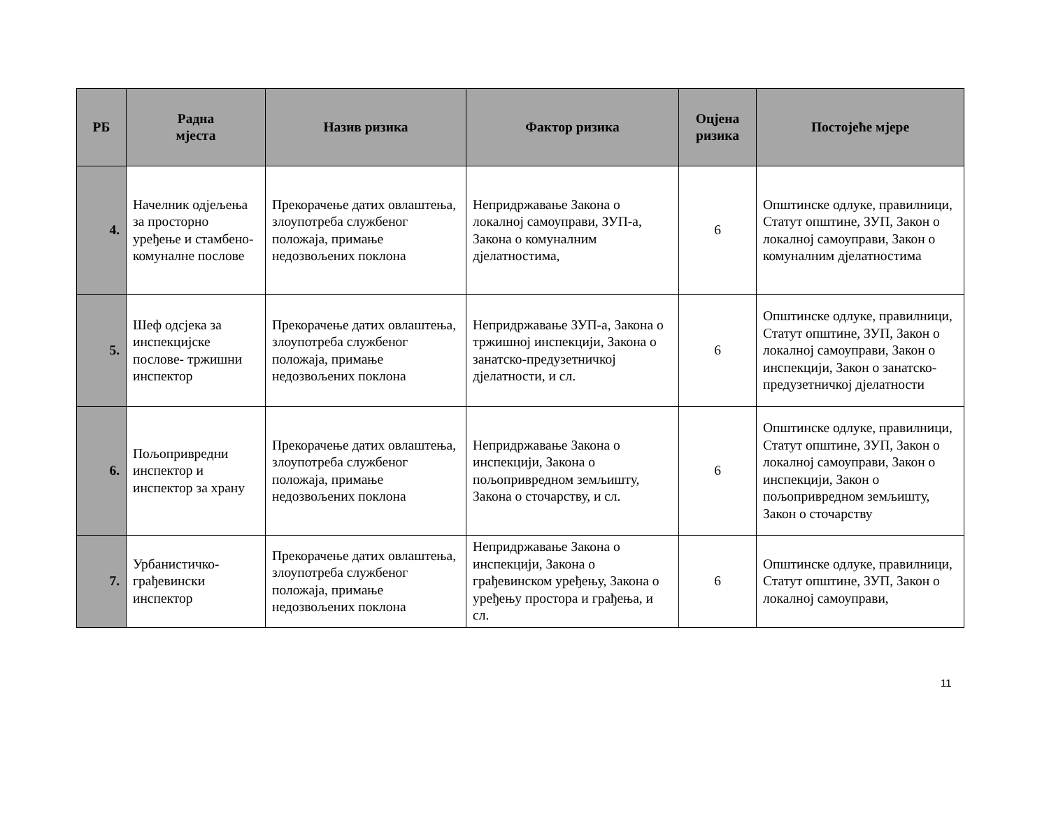| РБ | Радна мјеста | Назив ризика | Фактор ризика | Оцјена ризика | Постојеће мјере |
| --- | --- | --- | --- | --- | --- |
| 4. | Начелник одјељења за просторно уређење и стамбено-комуналне послове | Прекорачење датих овлаштења, злоупотреба службеног положаја, примање недозвољених поклона | Непридржавање Закона о локалној самоуправи, ЗУП-а, Закона о комуналним дјелатностима, | 6 | Општинске одлуке, правилници, Статут општине, ЗУП, Закон о локалној самоуправи, Закон о комуналним дјелатностима |
| 5. | Шеф одсјека за инспекцијске послове- тржишни инспектор | Прекорачење датих овлаштења, злоупотреба службеног положаја, примање недозвољених поклона | Непридржавање ЗУП-а, Закона о тржишној инспекцији, Закона о занатско-предузетничкој дјелатности, и сл. | 6 | Општинске одлуке, правилници, Статут општине, ЗУП, Закон о локалној самоуправи, Закон о инспекцији, Закон о занатско-предузетничкој дјелатности |
| 6. | Пољопривредни инспектор и инспектор за храну | Прекорачење датих овлаштења, злоупотреба службеног положаја, примање недозвољених поклона | Непридржавање Закона о инспекцији, Закона о пољопривредном земљишту, Закона о сточарству, и сл. | 6 | Општинске одлуке, правилници, Статут општине, ЗУП, Закон о локалној самоуправи, Закон о инспекцији, Закон о пољопривредном земљишту, Закон о сточарству |
| 7. | Урбанистичко-грађевински инспектор | Прекорачење датих овлаштења, злоупотреба службеног положаја, примање недозвољених поклона | Непридржавање Закона о инспекцији, Закона о грађевинском уређењу, Закона о уређењу простора и грађења, и сл. | 6 | Општинске одлуке, правилници, Статут општине, ЗУП, Закон о локалној самоуправи, |
11